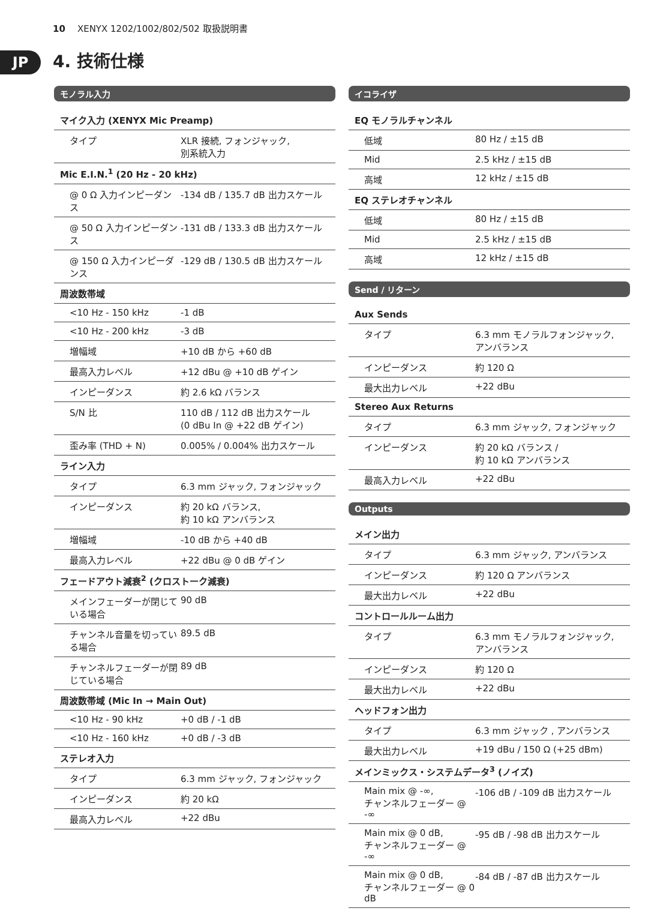10 XENYX 1202/1002/802/502 取扱説明書
JP 4. 技術仕様
モノラル入力
| マイク入力 (XENYX Mic Preamp) | |
| --- | --- |
| タイプ | XLR 接続, フォンジャック, 別系統入力 |
| Mic E.I.N.<sup>1</sup> (20 Hz - 20 kHz) | |
| @ 0 Ω 入力インピーダンス | -134 dB / 135.7 dB 出力スケール |
| @ 50 Ω 入力インピーダンス | -131 dB / 133.3 dB 出力スケール |
| @ 150 Ω 入力インピーダンス | -129 dB / 130.5 dB 出力スケール |
| 周波数帯域 | |
| <10 Hz - 150 kHz | -1 dB |
| <10 Hz - 200 kHz | -3 dB |
| 増幅域 | +10 dB から +60 dB |
| 最高入力レベル | +12 dBu @ +10 dB ゲイン |
| インピーダンス | 約 2.6 kΩ バランス |
| S/N 比 | 110 dB / 112 dB 出力スケール (0 dBu In @ +22 dB ゲイン) |
| 歪み率 (THD + N) | 0.005% / 0.004% 出力スケール |
| ライン入力 | |
| タイプ | 6.3 mm ジャック, フォンジャック |
| インピーダンス | 約 20 kΩ バランス, 約 10 kΩ アンバランス |
| 増幅域 | -10 dB から +40 dB |
| 最高入力レベル | +22 dBu @ 0 dB ゲイン |
| フェードアウト減衰<sup>2</sup> (クロストーク減衰) | |
| メインフェーダーが閉じている場合 | 90 dB |
| チャンネル音量を切っている場合 | 89.5 dB |
| チャンネルフェーダーが閉じている場合 | 89 dB |
| 周波数帯域 (Mic In → Main Out) | |
| <10 Hz - 90 kHz | +0 dB / -1 dB |
| <10 Hz - 160 kHz | +0 dB / -3 dB |
| ステレオ入力 | |
| タイプ | 6.3 mm ジャック, フォンジャック |
| インピーダンス | 約 20 kΩ |
| 最高入力レベル | +22 dBu |
イコライザ
| EQ モノラルチャンネル | |
| --- | --- |
| 低域 | 80 Hz / ±15 dB |
| Mid | 2.5 kHz / ±15 dB |
| 高域 | 12 kHz / ±15 dB |
| EQ ステレオチャンネル | |
| 低域 | 80 Hz / ±15 dB |
| Mid | 2.5 kHz / ±15 dB |
| 高域 | 12 kHz / ±15 dB |
Send / リターン
| Aux Sends | |
| --- | --- |
| タイプ | 6.3 mm モノラルフォンジャック, アンバランス |
| インピーダンス | 約 120 Ω |
| 最大出力レベル | +22 dBu |
| Stereo Aux Returns | |
| タイプ | 6.3 mm ジャック, フォンジャック |
| インピーダンス | 約 20 kΩ バランス / 約 10 kΩ アンバランス |
| 最高入力レベル | +22 dBu |
Outputs
| メイン出力 | |
| --- | --- |
| タイプ | 6.3 mm ジャック, アンバランス |
| インピーダンス | 約 120 Ω アンバランス |
| 最大出力レベル | +22 dBu |
| コントロールルーム出力 | |
| タイプ | 6.3 mm モノラルフォンジャック, アンバランス |
| インピーダンス | 約 120 Ω |
| 最大出力レベル | +22 dBu |
| ヘッドフォン出力 | |
| タイプ | 6.3 mm ジャック , アンバランス |
| 最大出力レベル | +19 dBu / 150 Ω (+25 dBm) |
| メインミックス・システムデータ<sup>3</sup> (ノイズ) | |
| Main mix @ -∞, チャンネルフェーダー @ -∞ | -106 dB / -109 dB 出力スケール |
| Main mix @ 0 dB, チャンネルフェーダー @ -∞ | -95 dB / -98 dB 出力スケール |
| Main mix @ 0 dB, チャンネルフェーダー @ 0 dB | -84 dB / -87 dB 出力スケール |